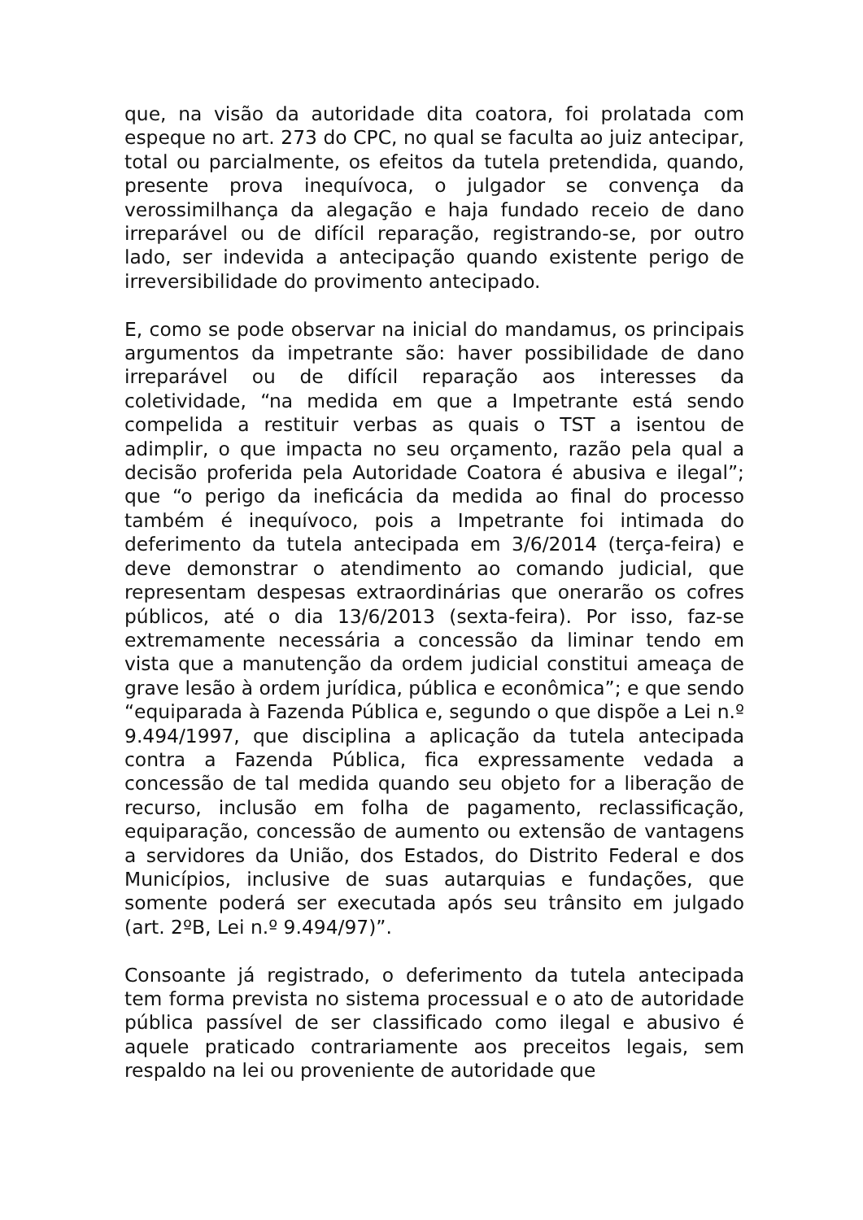que, na visão da autoridade dita coatora, foi prolatada com espeque no art. 273 do CPC, no qual se faculta ao juiz antecipar, total ou parcialmente, os efeitos da tutela pretendida, quando, presente prova inequívoca, o julgador se convença da verossimilhança da alegação e haja fundado receio de dano irreparável ou de difícil reparação, registrando-se, por outro lado, ser indevida a antecipação quando existente perigo de irreversibilidade do provimento antecipado.
E, como se pode observar na inicial do mandamus, os principais argumentos da impetrante são: haver possibilidade de dano irreparável ou de difícil reparação aos interesses da coletividade, “na medida em que a Impetrante está sendo compelida a restituir verbas as quais o TST a isentou de adimplir, o que impacta no seu orçamento, razão pela qual a decisão proferida pela Autoridade Coatora é abusiva e ilegal”; que “o perigo da ineficácia da medida ao final do processo também é inequívoco, pois a Impetrante foi intimada do deferimento da tutela antecipada em 3/6/2014 (terça-feira) e deve demonstrar o atendimento ao comando judicial, que representam despesas extraordinárias que onerarão os cofres públicos, até o dia 13/6/2013 (sexta-feira). Por isso, faz-se extremamente necessária a concessão da liminar tendo em vista que a manutenção da ordem judicial constitui ameaça de grave lesão à ordem jurídica, pública e econômica”; e que sendo “equiparada à Fazenda Pública e, segundo o que dispõe a Lei n.º 9.494/1997, que disciplina a aplicação da tutela antecipada contra a Fazenda Pública, fica expressamente vedada a concessão de tal medida quando seu objeto for a liberação de recurso, inclusão em folha de pagamento, reclassificação, equiparação, concessão de aumento ou extensão de vantagens a servidores da União, dos Estados, do Distrito Federal e dos Municípios, inclusive de suas autarquias e fundações, que somente poderá ser executada após seu trânsito em julgado (art. 2ºB, Lei n.º 9.494/97)”.
Consoante já registrado, o deferimento da tutela antecipada tem forma prevista no sistema processual e o ato de autoridade pública passível de ser classificado como ilegal e abusivo é aquele praticado contrariamente aos preceitos legais, sem respaldo na lei ou proveniente de autoridade que